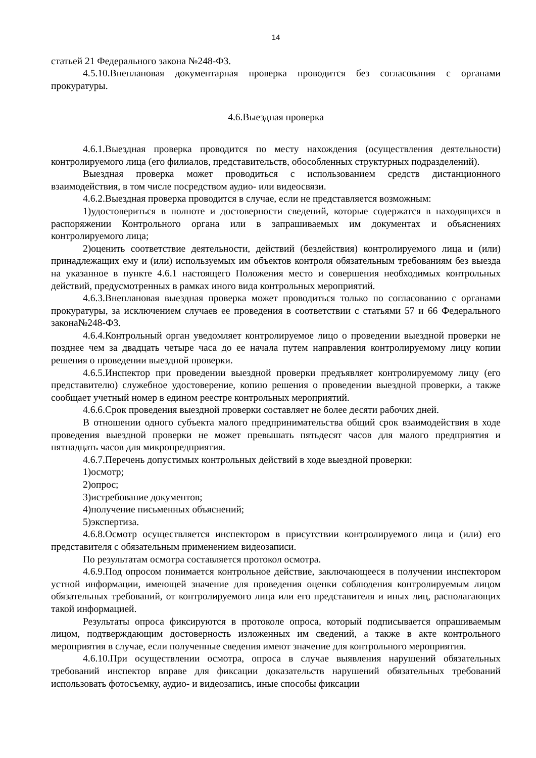14
статьей 21 Федерального закона №248-ФЗ.
4.5.10.Внеплановая документарная проверка проводится без согласования с органами прокуратуры.
4.6.Выездная проверка
4.6.1.Выездная проверка проводится по месту нахождения (осуществления деятельности) контролируемого лица (его филиалов, представительств, обособленных структурных подразделений).
Выездная проверка может проводиться с использованием средств дистанционного взаимодействия, в том числе посредством аудио- или видеосвязи.
4.6.2.Выездная проверка проводится в случае, если не представляется возможным:
1)удостовериться в полноте и достоверности сведений, которые содержатся в находящихся в распоряжении Контрольного органа или в запрашиваемых им документах и объяснениях контролируемого лица;
2)оценить соответствие деятельности, действий (бездействия) контролируемого лица и (или) принадлежащих ему и (или) используемых им объектов контроля обязательным требованиям без выезда на указанное в пункте 4.6.1 настоящего Положения место и совершения необходимых контрольных действий, предусмотренных в рамках иного вида контрольных мероприятий.
4.6.3.Внеплановая выездная проверка может проводиться только по согласованию с органами прокуратуры, за исключением случаев ее проведения в соответствии с статьями 57 и 66 Федерального закона№248-ФЗ.
4.6.4.Контрольный орган уведомляет контролируемое лицо о проведении выездной проверки не позднее чем за двадцать четыре часа до ее начала путем направления контролируемому лицу копии решения о проведении выездной проверки.
4.6.5.Инспектор при проведении выездной проверки предъявляет контролируемому лицу (его представителю) служебное удостоверение, копию решения о проведении выездной проверки, а также сообщает учетный номер в едином реестре контрольных мероприятий.
4.6.6.Срок проведения выездной проверки составляет не более десяти рабочих дней.
В отношении одного субъекта малого предпринимательства общий срок взаимодействия в ходе проведения выездной проверки не может превышать пятьдесят часов для малого предприятия и пятнадцать часов для микропредприятия.
4.6.7.Перечень допустимых контрольных действий в ходе выездной проверки:
1)осмотр;
2)опрос;
3)истребование документов;
4)получение письменных объяснений;
5)экспертиза.
4.6.8.Осмотр осуществляется инспектором в присутствии контролируемого лица и (или) его представителя с обязательным применением видеозаписи.
По результатам осмотра составляется протокол осмотра.
4.6.9.Под опросом понимается контрольное действие, заключающееся в получении инспектором устной информации, имеющей значение для проведения оценки соблюдения контролируемым лицом обязательных требований, от контролируемого лица или его представителя и иных лиц, располагающих такой информацией.
Результаты опроса фиксируются в протоколе опроса, который подписывается опрашиваемым лицом, подтверждающим достоверность изложенных им сведений, а также в акте контрольного мероприятия в случае, если полученные сведения имеют значение для контрольного мероприятия.
4.6.10.При осуществлении осмотра, опроса в случае выявления нарушений обязательных требований инспектор вправе для фиксации доказательств нарушений обязательных требований использовать фотосъемку, аудио- и видеозапись, иные способы фиксации